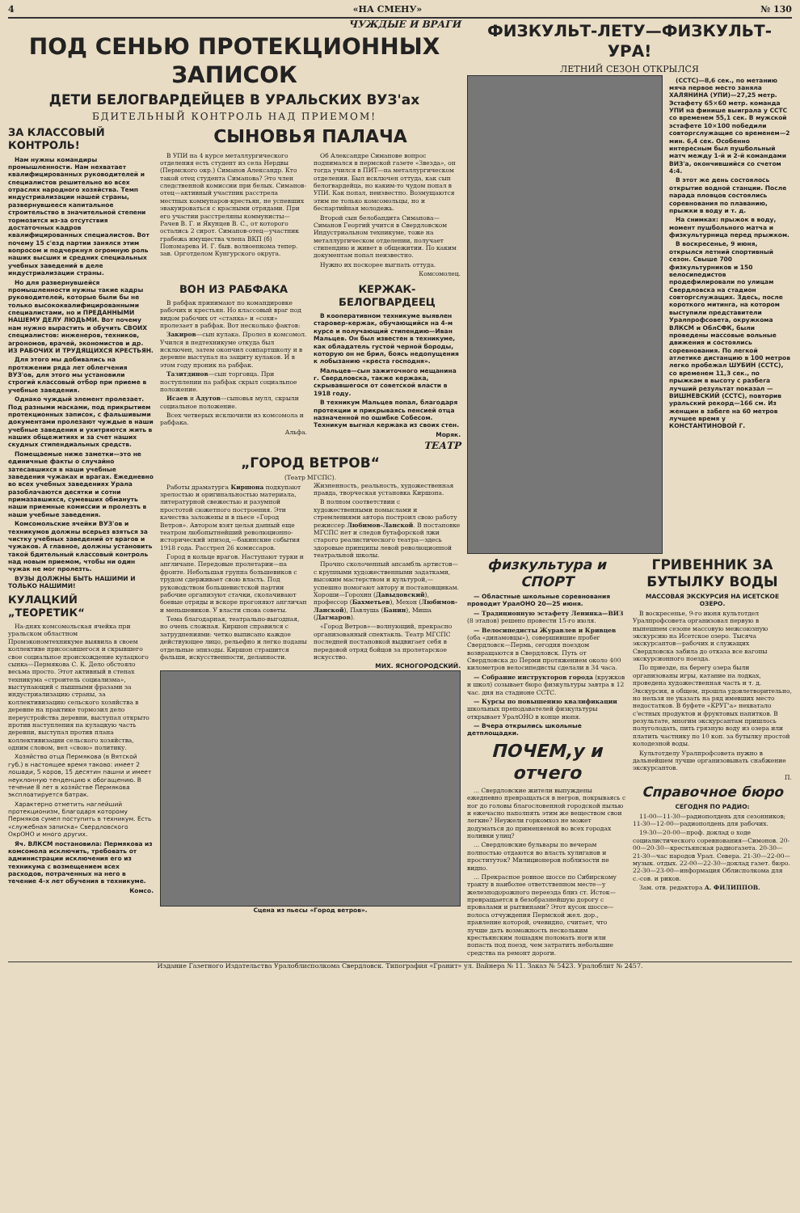4 «НА СМЕНУ» № 130
ЧУЖДЫЕ И ВРАГИ
ПОД СЕНЬЮ ПРОТЕКЦИОННЫХ ЗАПИСОК
ДЕТИ БЕЛОГВАРДЕЙЦЕВ В УРАЛЬСКИХ ВУЗ'ах
БДИТЕЛЬНЫЙ КОНТРОЛЬ НАД ПРИЕМОМ!
ЗА КЛАССОВЫЙ КОНТРОЛЬ!
Нам нужны командиры промышленности. Нам нехватает квалифицированных руководителей и специалистов решительно во всех отраслях народного хозяйства. Темп индустриализации нашей страны, развернувшееся капитальное строительство в значительной степени тормозится из-за отсутствия достаточных кадров квалифицированных специалистов. Вот почему 15 с'езд партии занялся этим вопросом и подчеркнул огромную роль наших высших и средних специальных учебных заведений в деле индустриализации страны.
Но для развернувшейся промышленности нужны такие кадры руководителей, которые были бы не только высококвалифицированными специалистами, но и ПРЕДАННЫМИ НАШЕМУ ДЕЛУ ЛЮДЬМИ. Вот почему нам нужно вырастить и обучить СВОИХ специалистов: инженеров, техников, агрономов, врачей, экономистов и др. ИЗ РАБОЧИХ И ТРУДЯЩИХСЯ КРЕСТЬЯН.
Для этого мы добивались на протяжении ряда лет облегчения ВУЗ'ов, для этого мы установили строгий классовый отбор при приеме в учебные заведения.
Однако чуждый элемент пролезает. Под разными масками, под прикрытием протекционных записок, с фальшивыми документами пролезают чуждые в наши учебные заведения и ухитряются жить в наших общежитиях и за счет наших скудных стипендиальных средств.
Помещаемые ниже заметки—это не единичные факты о случайно затесавшихся в наши учебные заведения чужаках и врагах. Ежедневно во всех учебных заведениях Урала разоблачаются десятки и сотни примазавшихся, сумевших обмануть наши приемные комиссии и пролезть в наши учебные заведения.
Комсомольские ячейки ВУЗ'ов и техникумов должны всерьез взяться за чистку учебных заведений от врагов и чужаков. А главное, должны установить такой бдительный классовый контроль над новым приемом, чтобы ни один чужак не мог пролезть.
ВУЗЫ ДОЛЖНЫ БЫТЬ НАШИМИ И ТОЛЬКО НАШИМИ!
КУЛАЦКИЙ „ТЕОРЕТИК“
На-днях комсомольская ячейка при уральском областном Промэкономтехникуме выявила в своем коллективе присосавшегося и скрывшего свое социальное происхождение кулацкого сынка—Пермякова С. К. Дело обстояло весьма просто. Этот активный в стенах техникума «строитель социализма», выступающий с пышными фразами за индустриализацию страны, за коллективизацию сельского хозяйства в деревне на практике тормозил дело переустройства деревни, выступал открыто против наступления на кулацкую часть деревни, выступал против плана коллективизации сельского хозяйства, одним словом, вел «свою» политику.
Хозяйство отца Пермякова (в Вятской губ.) в настоящее время таково: имеет 2 лошади, 5 коров, 15 десятин пашни и имеет неуклонную тенденцию к обогащению. В течение 8 лет в хозяйстве Пермякова эксплоатируется батрак.
Характерно отметить наглейший протекционизм, благодаря которому Пермяков сумел поступить в техникум. Есть «служебная записка» Свердловского ОкрОНО и много других.
Яч. ВЛКСМ постановила: Пермякова из комсомола исключить, требовать от администрации исключения его из техникума с возмещением всех расходов, потраченных на него в течение 4-х лет обучения в техникуме.
Комсо.
СЫНОВЬЯ ПАЛАЧА
В УПИ на 4 курсе металлургического отделения есть студент из села Нердвы (Пермского окр.) Симанов Александр. Кто такой отец студента Симанова? Это член следственной комиссии при белых. Симанов-отец—активный участник расстрела местных коммунаров-крестьян, не успевших эвакуироваться с красными отрядами. При его участии расстреляны коммунисты—Рачев В. Г. и Якунцев В. С., от которого остались 2 сирот. Симанов-отец—участник грабежа имущества члена ВКП (б) Пономарева И. Г. быв. волвоенкома тепер. зав. Орготделом Кунгурского округа.
Об Александре Симанове вопрос поднимался в пермской газете «Звезда», он тогда учился в ПИТ—на металлургическом отделении. Был исключен оттуда, как сын белогвардейца, но каким-то чудом попал в УПИ. Как попал, неизвестно. Возмущаются этим не только комсомольцы, но и беспартийная молодежь.
Второй сын белобандита Симанова—Симанов Георгий учится в Свердловском Индустриальном техникуме, тоже на металлургическом отделении, получает стипендию и живет в общежитии. По каким документам попал неизвестно.
Нужно их поскорее выгнать оттуда.
Комсомолец.
ВОН ИЗ РАБФАКА
В рабфак принимают по командировке рабочих и крестьян. Но классовый враг под видом рабочих от «станка» и «сохи» пролезает в рабфак. Вот несколько фактов:
Закиров—сын кулака. Пролез в комсомол. Учился в педтехникуме откуда был исключен, затем окончил совпартшколу и в деревне выступал на защиту кулаков. И в этом году проник на рабфак.
Тазитдинов—сын торговца. При поступлении на рабфак скрыл социальное положение.
Исаев и Адутов—сыновья мулл, скрыли социальное положение.
Всех четверых исключили из комсомола и рабфака.
Альфа.
КЕРЖАК-БЕЛОГВАРДЕЕЦ
В кооперативном техникуме выявлен старовер-кержак, обучающийся на 4-м курсе и получающий стипендию—Иван Мальцев. Он был известен в техникуме, как обладатель густой черной бороды, которую он не брил, боясь недопущения к лобызанию «креста господня».
Мальцев—сын зажиточного мещанина г. Свердловска, также кержака, скрывавшегося от советской власти в 1918 году.
В техникум Мальцев попал, благодаря протекции и прикрываясь пенсией отца назначенной по ошибке Собесом. Техникум выгнал кержака из своих стен.
Моряк.
ТЕАТР
„ГОРОД ВЕТРОВ“
(Театр МГСПС).
Работы драматурга Киршона подкупают зрелостью и оригинальностью материала, литературной свежестью и разумной простотой сюжетного построения. Эти качества заложены и в пьесе «Город Ветров». Автором взят целая данный еще театром любопытнейший революционно-исторический эпизод,—бакинские события 1918 года. Расстрел 26 комиссаров.
Город в кольце врагов. Наступают турки и англичане. Передовые пролетарии—на фронте. Небольшая группа большевиков с трудом сдерживает свою власть. Под руководством большевистской партии рабочие организуют стачки, сколачивают боевые отряды и вскоре прогоняют англичан и меньшевиков. У власти снова советы.
Тема благодарная, театрально-выгодная, но очень сложная. Киршон справился с затруднениями: четко выписано каждое действующее лицо, рельефно и легко поданы отдельные эпизоды. Киршон страшится фальши, искусственности, деланности. Жизненность, реальность, художественная правда, творческая установка Киршона.
В полном соответствии с художественными помыслами и стремлениями автора построил свою работу режиссер Любимов-Ланской. В постановке МГСПС нет и следов бутафорской лжи старого реалистического театра—здесь здоровые принципы левой революционной театральной школы.
Прочно сколоченный ансамбль артистов—с крупными художественными задатками, высоким мастерством и культурой,—успешно помогают автору и постановщикам. Хороши—Горохин (Давыдовский), профессор (Бахметьев), Мехон (Любимов-Ланской), Павлуша (Банин), Миша (Дагмаров).
«Город Ветров»—волнующий, прекрасно организованный спектакль. Театр МГСПС последней постановкой выдвигает себя в передовой отряд бойцов за пролетарское искусство.
МИХ. ЯСНОГОРОДСКИЙ.
Сцена из пьесы «Город ветров».
ФИЗКУЛЬТ-ЛЕТУ—ФИЗКУЛЬТ-УРА!
ЛЕТНИЙ СЕЗОН ОТКРЫЛСЯ
(ССТС)—8,6 сек., по метанию мяча первое место заняла ХАЛЯНИНА (УПИ)—27,25 метр. Эстафету 65×60 метр. команда УПИ на финише выиграла у ССТС со временем 55,1 сек. В мужской эстафете 10×100 победили совторгслужащие со временем—2 мин. 6,4 сек. Особенно интересным был пушбольный матч между 1-й и 2-й командами ВИЗ'а, окончившийся со счетом 4:4.
В этот же день состоялось открытие водной станции. После парада пловцов состоялись соревнования по плаванию, прыжки в воду и т. д.
На снимках: прыжок в воду, момент пушбольного матча и физкультурница перед прыжком.
В воскресенье, 9 июня, открылся летний спортивный сезон. Свыше 700 физкультурников и 150 велосипедистов продефилировали по улицам Свердловска на стадион совторгслужащих. Здесь, после короткого митинга, на котором выступили представители Уралпрофсовета, окружкома ВЛКСМ и ОблСФК, были проведены массовые вольные движения и состоялись соревнования. По легкой атлетике дистанцию в 100 метров легко пробежал ШУБИН (ССТС), со временем 11,3 сек., по прыжкам в высоту с разбега лучший результат показал —ВИШНЕВСКИЙ (ССТС), повторив уральский рекорд—166 см. Из женщин в забеге на 60 метров лучшее время у КОНСТАНТИНОВОЙ Г.
физкультура и СПОРТ
— Областные школьные соревнования проводит УралОНО 20—25 июня.
— Традиционную эстафету Ленинка—ВИЗ (8 этапов) решено провести 15-го июля.
— Велосипедисты Журавлев и Кривцев (оба «динамовцы»), совершившие пробег Свердловск—Пермь, сегодня поездом возвращаются в Свердловск. Путь от Свердловска до Перми протяжением около 400 километров велосипедисты сделали в 34 часа.
— Собрание инструкторов города (кружков и школ) созывает бюро физкультуры завтра в 12 час. дня на стадионе ССТС.
— Курсы по повышению квалификации школьных преподавателей физкультуры открывает УралОНО в конце июня.
— Вчера открылись школьные детплощадки.
ПОЧЕМ,у и отчего
... Свердловские жители выпуждены ежедневно превращаться в негров, покрываясь с ног до головы благословенной городской пылью и ежечасно наполнять этим же веществом свои легкие? Неужели горкомхоз не может додуматься до применяемой во всех городах поливки улиц?
... Свердловские бульвары по вечерам полностью отдаются во власть хулиганов и проституток? Милиционеров поблизости не видно.
... Прекрасное ровное шоссе по Сибирскому тракту в наиболее ответственном месте—у железнодорожного переезда близ ст. Исток—превращается в безобразнейшую дорогу с провалами и рытвинами? Этот кусок шоссе—полоса отчуждения Пермской жел. дор., правление которой, очевидно, считает, что лучше дать возможность нескольким крестьянским лошадям поломать ноги или попасть под поезд, чем затратить небольшие средства на ремонт дороги.
ГРИВЕННИК ЗА БУТЫЛКУ ВОДЫ
МАССОВАЯ ЭКСКУРСИЯ НА ИСЕТСКОЕ ОЗЕРО.
В воскресенье, 9-го июня культотдел Уралпрофсовета организовал первую в нынешнем сезоне массовую межсоюзную экскурсию на Исетское озеро. Тысяча экскурсантов—рабочих и служащих Свердловска забила до отказа все вагоны экскурсионного поезда.
По приезде, на берегу озера были организованы игры, катание на лодках, проведена художественная часть и т. д. Экскурсия, в общем, прошла удовлетворительно, но нельзя не указать на ряд имевших место недостатков. В буфете «КРУГ'а» нехватало с'естных продуктов и фруктовых напитков. В результате, многим экскурсантам пришлось полуголодать, пить грязную воду из озера или платить частнику по 10 коп. за бутылку простой колодезной воды.
Культотделу Уралпрофсовета нужно в дальнейшем лучше организовывать снабжение экскурсантов.
П.
Справочное бюро
СЕГОДНЯ ПО РАДИО:
11-00—11-30—радиополдень для сезонников; 11-30—12-00—радиополдень для рабочих.
19-30—20-00—проф. доклад о ходе социалистического соревнования—Симонов. 20-00—20-30—крестьянская радиогазета. 20-30—21-30—час народов Урал. Севера. 21-30—22-00—музык. отдых. 22-00—22-30—доклад газет. бюро. 22-30—23-00—информация Облисполкома для с.-сов. и риков.
Зам. отв. редактора А. ФИЛИППОВ.
Издание Газетного Издательства Уралоблисполкома Свердловск. Типография «Гранит» ул. Вайнера № 11. Заказ № 5423. Уралоблит № 2457.